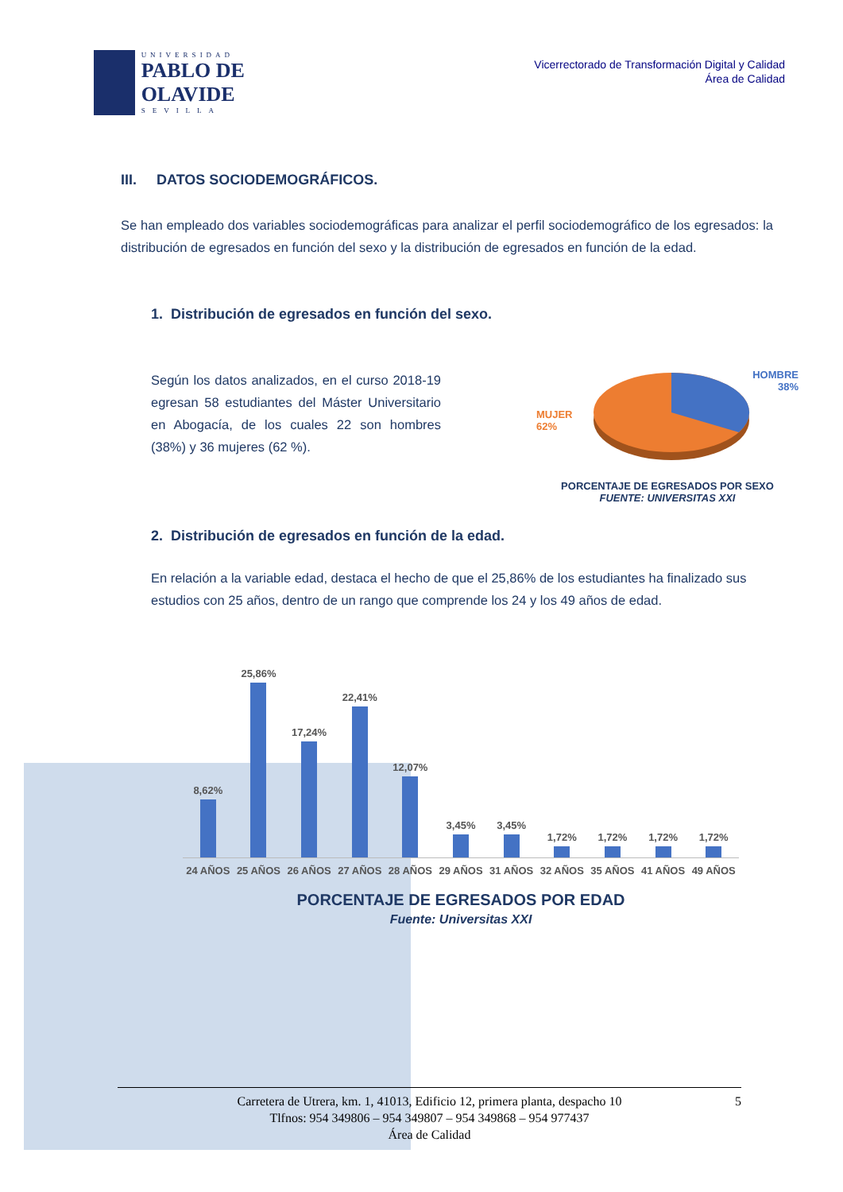UNIVERSIDAD
PABLO DE OLAVIDE
SEVILLA
Vicerrectorado de Transformación Digital y Calidad
Área de Calidad
III. DATOS SOCIODEMOGRÁFICOS.
Se han empleado dos variables sociodemográficas para analizar el perfil sociodemográfico de los egresados: la distribución de egresados en función del sexo y la distribución de egresados en función de la edad.
1. Distribución de egresados en función del sexo.
Según los datos analizados, en el curso 2018-19 egresan 58 estudiantes del Máster Universitario en Abogacía, de los cuales 22 son hombres (38%) y 36 mujeres (62 %).
HOMBRE
38%
MUJER
62%
PORCENTAJE DE EGRESADOS POR SEXO
FUENTE: UNIVERSITAS XXI
2. Distribución de egresados en función de la edad.
En relación a la variable edad, destaca el hecho de que el 25,86% de los estudiantes ha finalizado sus estudios con 25 años, dentro de un rango que comprende los 24 y los 49 años de edad.
8,62%
25,86%
17,24%
22,41%
12,07%
3,45%
3,45%
1,72%
1,72%
1,72%
1,72%
24 AÑOS 25 AÑOS 26 AÑOS 27 AÑOS 28 AÑOS 29 AÑOS 31 AÑOS 32 AÑOS 35 AÑOS 41 AÑOS 49 AÑOS
PORCENTAJE DE EGRESADOS POR EDAD
Fuente: Universitas XXI
Carretera de Utrera, km. 1, 41013, Edificio 12, primera planta, despacho 10
Tlfnos: 954 349806 – 954 349807 – 954 349868 – 954 977437
Área de Calidad
5